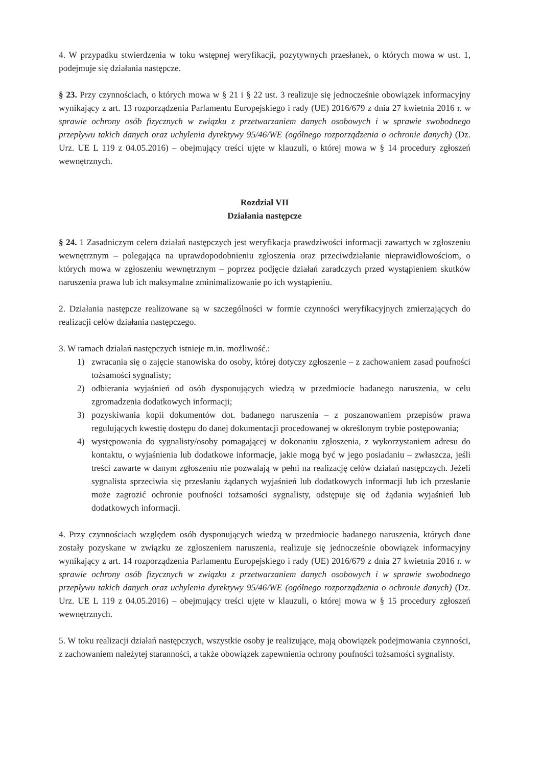4. W przypadku stwierdzenia w toku wstępnej weryfikacji, pozytywnych przesłanek, o których mowa w ust. 1, podejmuje się działania następcze.
§ 23. Przy czynnościach, o których mowa w § 21 i § 22 ust. 3 realizuje się jednocześnie obowiązek informacyjny wynikający z art. 13 rozporządzenia Parlamentu Europejskiego i rady (UE) 2016/679 z dnia 27 kwietnia 2016 r. w sprawie ochrony osób fizycznych w związku z przetwarzaniem danych osobowych i w sprawie swobodnego przepływu takich danych oraz uchylenia dyrektywy 95/46/WE (ogólnego rozporządzenia o ochronie danych) (Dz. Urz. UE L 119 z 04.05.2016) – obejmujący treści ujęte w klauzuli, o której mowa w § 14 procedury zgłoszeń wewnętrznych.
Rozdział VII
Działania następcze
§ 24. 1 Zasadniczym celem działań następczych jest weryfikacja prawdziwości informacji zawartych w zgłoszeniu wewnętrznym – polegająca na uprawdopodobnieniu zgłoszenia oraz przeciwdziałanie nieprawidłowościom, o których mowa w zgłoszeniu wewnętrznym – poprzez podjęcie działań zaradczych przed wystąpieniem skutków naruszenia prawa lub ich maksymalne zminimalizowanie po ich wystąpieniu.
2. Działania następcze realizowane są w szczególności w formie czynności weryfikacyjnych zmierzających do realizacji celów działania następczego.
3. W ramach działań następczych istnieje m.in. możliwość.:
1) zwracania się o zajęcie stanowiska do osoby, której dotyczy zgłoszenie – z zachowaniem zasad poufności tożsamości sygnalisty;
2) odbierania wyjaśnień od osób dysponujących wiedzą w przedmiocie badanego naruszenia, w celu zgromadzenia dodatkowych informacji;
3) pozyskiwania kopii dokumentów dot. badanego naruszenia – z poszanowaniem przepisów prawa regulujących kwestię dostępu do danej dokumentacji procedowanej w określonym trybie postępowania;
4) występowania do sygnalisty/osoby pomagającej w dokonaniu zgłoszenia, z wykorzystaniem adresu do kontaktu, o wyjaśnienia lub dodatkowe informacje, jakie mogą być w jego posiadaniu – zwłaszcza, jeśli treści zawarte w danym zgłoszeniu nie pozwalają w pełni na realizację celów działań następczych. Jeżeli sygnalista sprzeciwia się przesłaniu żądanych wyjaśnień lub dodatkowych informacji lub ich przesłanie może zagrozić ochronie poufności tożsamości sygnalisty, odstępuje się od żądania wyjaśnień lub dodatkowych informacji.
4. Przy czynnościach względem osób dysponujących wiedzą w przedmiocie badanego naruszenia, których dane zostały pozyskane w związku ze zgłoszeniem naruszenia, realizuje się jednocześnie obowiązek informacyjny wynikający z art. 14 rozporządzenia Parlamentu Europejskiego i rady (UE) 2016/679 z dnia 27 kwietnia 2016 r. w sprawie ochrony osób fizycznych w związku z przetwarzaniem danych osobowych i w sprawie swobodnego przepływu takich danych oraz uchylenia dyrektywy 95/46/WE (ogólnego rozporządzenia o ochronie danych) (Dz. Urz. UE L 119 z 04.05.2016) – obejmujący treści ujęte w klauzuli, o której mowa w § 15 procedury zgłoszeń wewnętrznych.
5. W toku realizacji działań następczych, wszystkie osoby je realizujące, mają obowiązek podejmowania czynności, z zachowaniem należytej staranności, a także obowiązek zapewnienia ochrony poufności tożsamości sygnalisty.